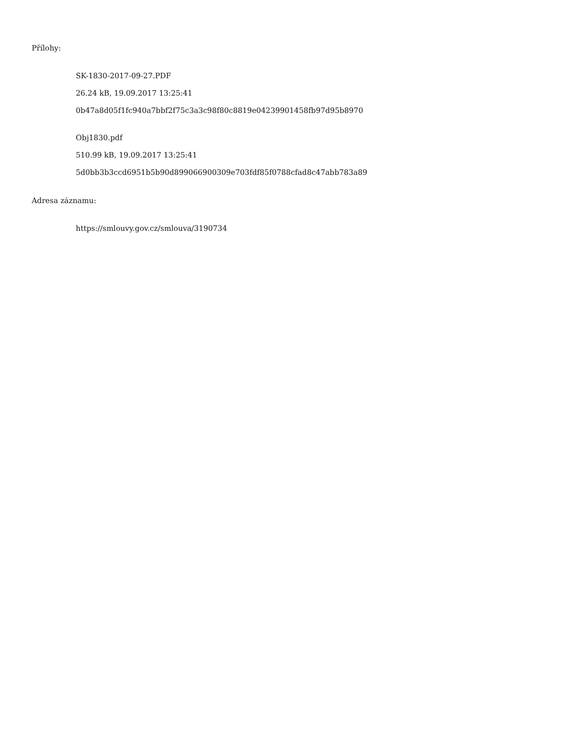Přílohy:
SK-1830-2017-09-27.PDF
26.24 kB, 19.09.2017 13:25:41
0b47a8d05f1fc940a7bbf2f75c3a3c98f80c8819e04239901458fb97d95b8970
Obj1830.pdf
510.99 kB, 19.09.2017 13:25:41
5d0bb3b3ccd6951b5b90d899066900309e703fdf85f0788cfad8c47abb783a89
Adresa záznamu:
https://smlouvy.gov.cz/smlouva/3190734